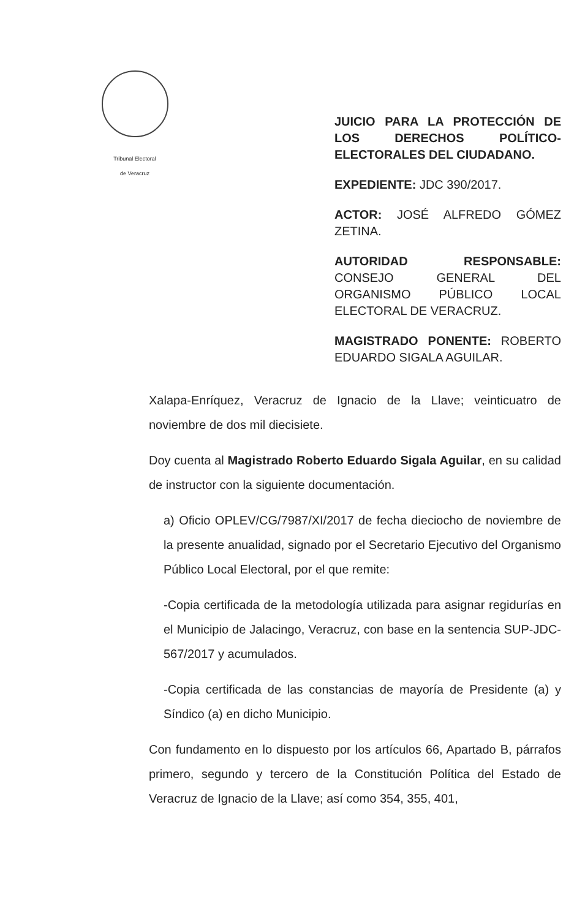Tribunal Electoral
de Veracruz
JUICIO PARA LA PROTECCIÓN DE LOS DERECHOS POLÍTICO-ELECTORALES DEL CIUDADANO.
EXPEDIENTE: JDC 390/2017.
ACTOR: JOSÉ ALFREDO GÓMEZ ZETINA.
AUTORIDAD RESPONSABLE: CONSEJO GENERAL DEL ORGANISMO PÚBLICO LOCAL ELECTORAL DE VERACRUZ.
MAGISTRADO PONENTE: ROBERTO EDUARDO SIGALA AGUILAR.
Xalapa-Enríquez, Veracruz de Ignacio de la Llave; veinticuatro de noviembre de dos mil diecisiete.
Doy cuenta al Magistrado Roberto Eduardo Sigala Aguilar, en su calidad de instructor con la siguiente documentación.
a) Oficio OPLEV/CG/7987/XI/2017 de fecha dieciocho de noviembre de la presente anualidad, signado por el Secretario Ejecutivo del Organismo Público Local Electoral, por el que remite:
-Copia certificada de la metodología utilizada para asignar regidurías en el Municipio de Jalacingo, Veracruz, con base en la sentencia SUP-JDC-567/2017 y acumulados.
-Copia certificada de las constancias de mayoría de Presidente (a) y Síndico (a) en dicho Municipio.
Con fundamento en lo dispuesto por los artículos 66, Apartado B, párrafos primero, segundo y tercero de la Constitución Política del Estado de Veracruz de Ignacio de la Llave; así como 354, 355, 401,